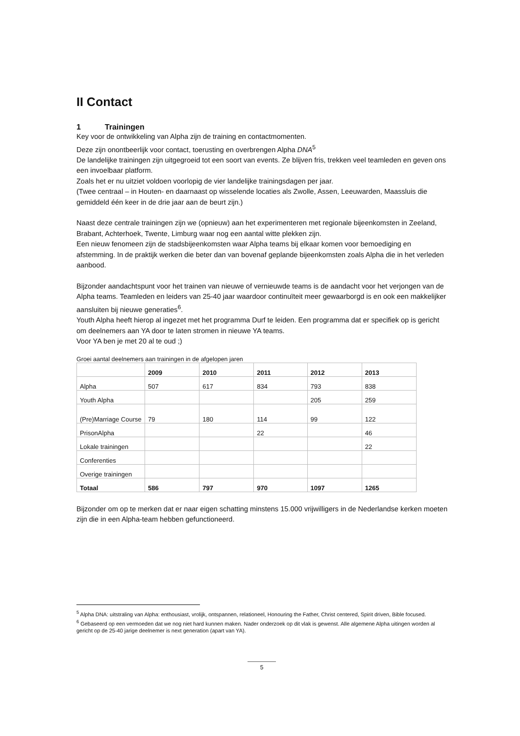II Contact
1 Trainingen
Key voor de ontwikkeling van Alpha zijn de training en contactmomenten.
Deze zijn onontbeerlijk voor contact, toerusting en overbrengen Alpha DNA<sup>5</sup>
De landelijke trainingen zijn uitgegroeid tot een soort van events. Ze blijven fris, trekken veel teamleden en geven ons een invoelbaar platform.
Zoals het er nu uitziet voldoen voorlopig de vier landelijke trainingsdagen per jaar.
(Twee centraal – in Houten- en daarnaast op wisselende locaties als Zwolle, Assen, Leeuwarden, Maassluis die gemiddeld één keer in de drie jaar aan de beurt zijn.)
Naast deze centrale trainingen zijn we (opnieuw) aan het experimenteren met regionale bijeenkomsten in Zeeland, Brabant, Achterhoek, Twente, Limburg waar nog een aantal witte plekken zijn.
Een nieuw fenomeen zijn de stadsbijeenkomsten waar Alpha teams bij elkaar komen voor bemoediging en afstemming. In de praktijk werken die beter dan van bovenaf geplande bijeenkomsten zoals Alpha die in het verleden aanbood.
Bijzonder aandachtspunt voor het trainen van nieuwe of vernieuwde teams is de aandacht voor het verjongen van de Alpha teams. Teamleden en leiders van 25-40 jaar waardoor continuïteit meer gewaarborgd is en ook een makkelijker aansluiten bij nieuwe generaties<sup>6</sup>.
Youth Alpha heeft hierop al ingezet met het programma Durf te leiden. Een programma dat er specifiek op is gericht om deelnemers aan YA door te laten stromen in nieuwe YA teams.
Voor YA ben je met 20 al te oud ;)
Groei aantal deelnemers aan trainingen in de afgelopen jaren
| | 2009 | 2010 | 2011 | 2012 | 2013 |
| Alpha | 507 | 617 | 834 | 793 | 838 |
| Youth Alpha | | | | 205 | 259 |
| (Pre)Marriage Course | 79 | 180 | 114 | 99 | 122 |
| PrisonAlpha | | | 22 | | 46 |
| Lokale trainingen | | | | | 22 |
| Conferenties | | | | | |
| Overige trainingen | | | | | |
| Totaal | 586 | 797 | 970 | 1097 | 1265 |
Bijzonder om op te merken dat er naar eigen schatting minstens 15.000 vrijwilligers in de Nederlandse kerken moeten zijn die in een Alpha-team hebben gefunctioneerd.
<sup>5</sup> Alpha DNA: uitstraling van Alpha: enthousiast, vrolijk, ontspannen, relationeel, Honouring the Father, Christ centered, Spirit driven, Bible focused.
<sup>6</sup> Gebaseerd op een vermoeden dat we nog niet hard kunnen maken. Nader onderzoek op dit vlak is gewenst. Alle algemene Alpha uitingen worden al gericht op de 25-40 jarige deelnemer is next generation (apart van YA).
5